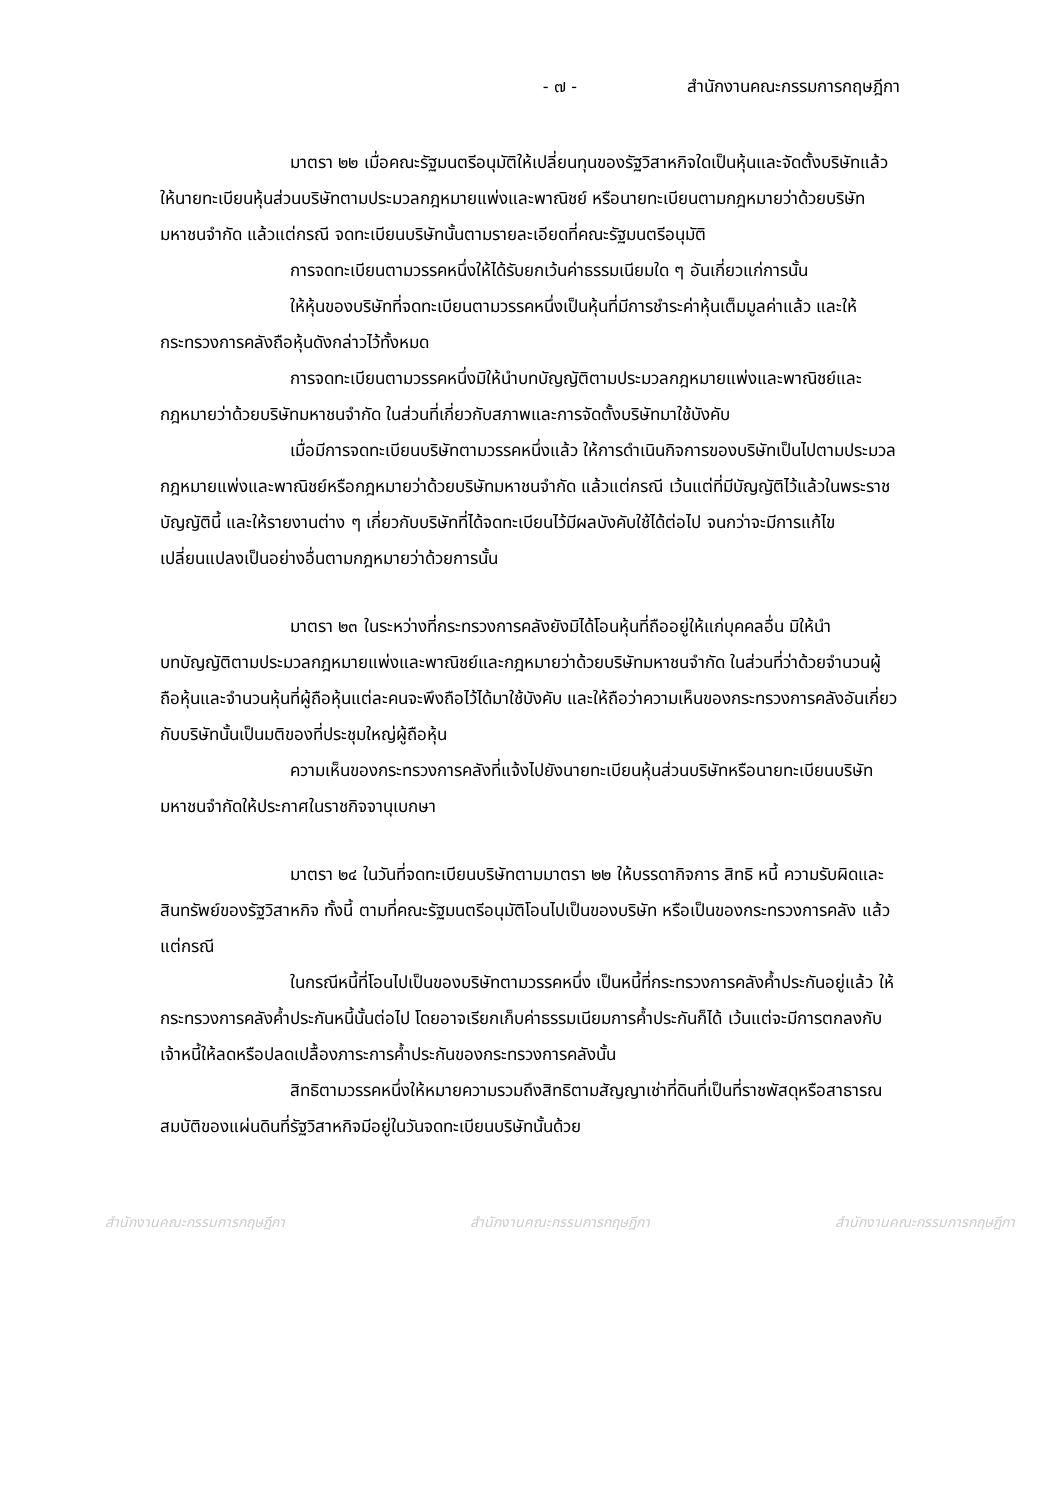- ๗ - สำนักงานคณะกรรมการกฤษฎีกา
มาตรา ๒๒ เมื่อคณะรัฐมนตรีอนุมัติให้เปลี่ยนทุนของรัฐวิสาหกิจใดเป็นหุ้นและจัดตั้งบริษัทแล้วให้นายทะเบียนหุ้นส่วนบริษัทตามประมวลกฎหมายแพ่งและพาณิชย์ หรือนายทะเบียนตามกฎหมายว่าด้วยบริษัทมหาชนจำกัด แล้วแต่กรณี จดทะเบียนบริษัทนั้นตามรายละเอียดที่คณะรัฐมนตรีอนุมัติ
การจดทะเบียนตามวรรคหนึ่งให้ได้รับยกเว้นค่าธรรมเนียมใด ๆ อันเกี่ยวแก่การนั้น
ให้หุ้นของบริษัทที่จดทะเบียนตามวรรคหนึ่งเป็นหุ้นที่มีการชำระค่าหุ้นเต็มมูลค่าแล้ว และให้กระทรวงการคลังถือหุ้นดังกล่าวไว้ทั้งหมด
การจดทะเบียนตามวรรคหนึ่งมิให้นำบทบัญญัติตามประมวลกฎหมายแพ่งและพาณิชย์และกฎหมายว่าด้วยบริษัทมหาชนจำกัด ในส่วนที่เกี่ยวกับสภาพและการจัดตั้งบริษัทมาใช้บังคับ
เมื่อมีการจดทะเบียนบริษัทตามวรรคหนึ่งแล้ว ให้การดำเนินกิจการของบริษัทเป็นไปตามประมวลกฎหมายแพ่งและพาณิชย์หรือกฎหมายว่าด้วยบริษัทมหาชนจำกัด แล้วแต่กรณี เว้นแต่ที่มีบัญญัติไว้แล้วในพระราชบัญญัตินี้ และให้รายงานต่าง ๆ เกี่ยวกับบริษัทที่ได้จดทะเบียนไว้มีผลบังคับใช้ได้ต่อไป จนกว่าจะมีการแก้ไขเปลี่ยนแปลงเป็นอย่างอื่นตามกฎหมายว่าด้วยการนั้น
มาตรา ๒๓ ในระหว่างที่กระทรวงการคลังยังมิได้โอนหุ้นที่ถืออยู่ให้แก่บุคคลอื่น มิให้นำบทบัญญัติตามประมวลกฎหมายแพ่งและพาณิชย์และกฎหมายว่าด้วยบริษัทมหาชนจำกัด ในส่วนที่ว่าด้วยจำนวนผู้ถือหุ้นและจำนวนหุ้นที่ผู้ถือหุ้นแต่ละคนจะพึงถือไว้ได้มาใช้บังคับ และให้ถือว่าความเห็นของกระทรวงการคลังอันเกี่ยวกับบริษัทนั้นเป็นมติของที่ประชุมใหญ่ผู้ถือหุ้น
ความเห็นของกระทรวงการคลังที่แจ้งไปยังนายทะเบียนหุ้นส่วนบริษัทหรือนายทะเบียนบริษัทมหาชนจำกัดให้ประกาศในราชกิจจานุเบกษา
มาตรา ๒๔ ในวันที่จดทะเบียนบริษัทตามมาตรา ๒๒ ให้บรรดากิจการ สิทธิ หนี้ ความรับผิดและสินทรัพย์ของรัฐวิสาหกิจ ทั้งนี้ ตามที่คณะรัฐมนตรีอนุมัติโอนไปเป็นของบริษัท หรือเป็นของกระทรวงการคลัง แล้วแต่กรณี
ในกรณีหนี้ที่โอนไปเป็นของบริษัทตามวรรคหนึ่ง เป็นหนี้ที่กระทรวงการคลังค้ำประกันอยู่แล้ว ให้กระทรวงการคลังค้ำประกันหนี้นั้นต่อไป โดยอาจเรียกเก็บค่าธรรมเนียมการค้ำประกันก็ได้ เว้นแต่จะมีการตกลงกับเจ้าหนี้ให้ลดหรือปลดเปลื้องภาระการค้ำประกันของกระทรวงการคลังนั้น
สิทธิตามวรรคหนึ่งให้หมายความรวมถึงสิทธิตามสัญญาเช่าที่ดินที่เป็นที่ราชพัสดุหรือสาธารณสมบัติของแผ่นดินที่รัฐวิสาหกิจมีอยู่ในวันจดทะเบียนบริษัทนั้นด้วย
สำนักงานคณะกรรมการกฤษฎีกา สำนักงานคณะกรรมการกฤษฎีกา สำนักงานคณะกรรมการกฤษฎีกา